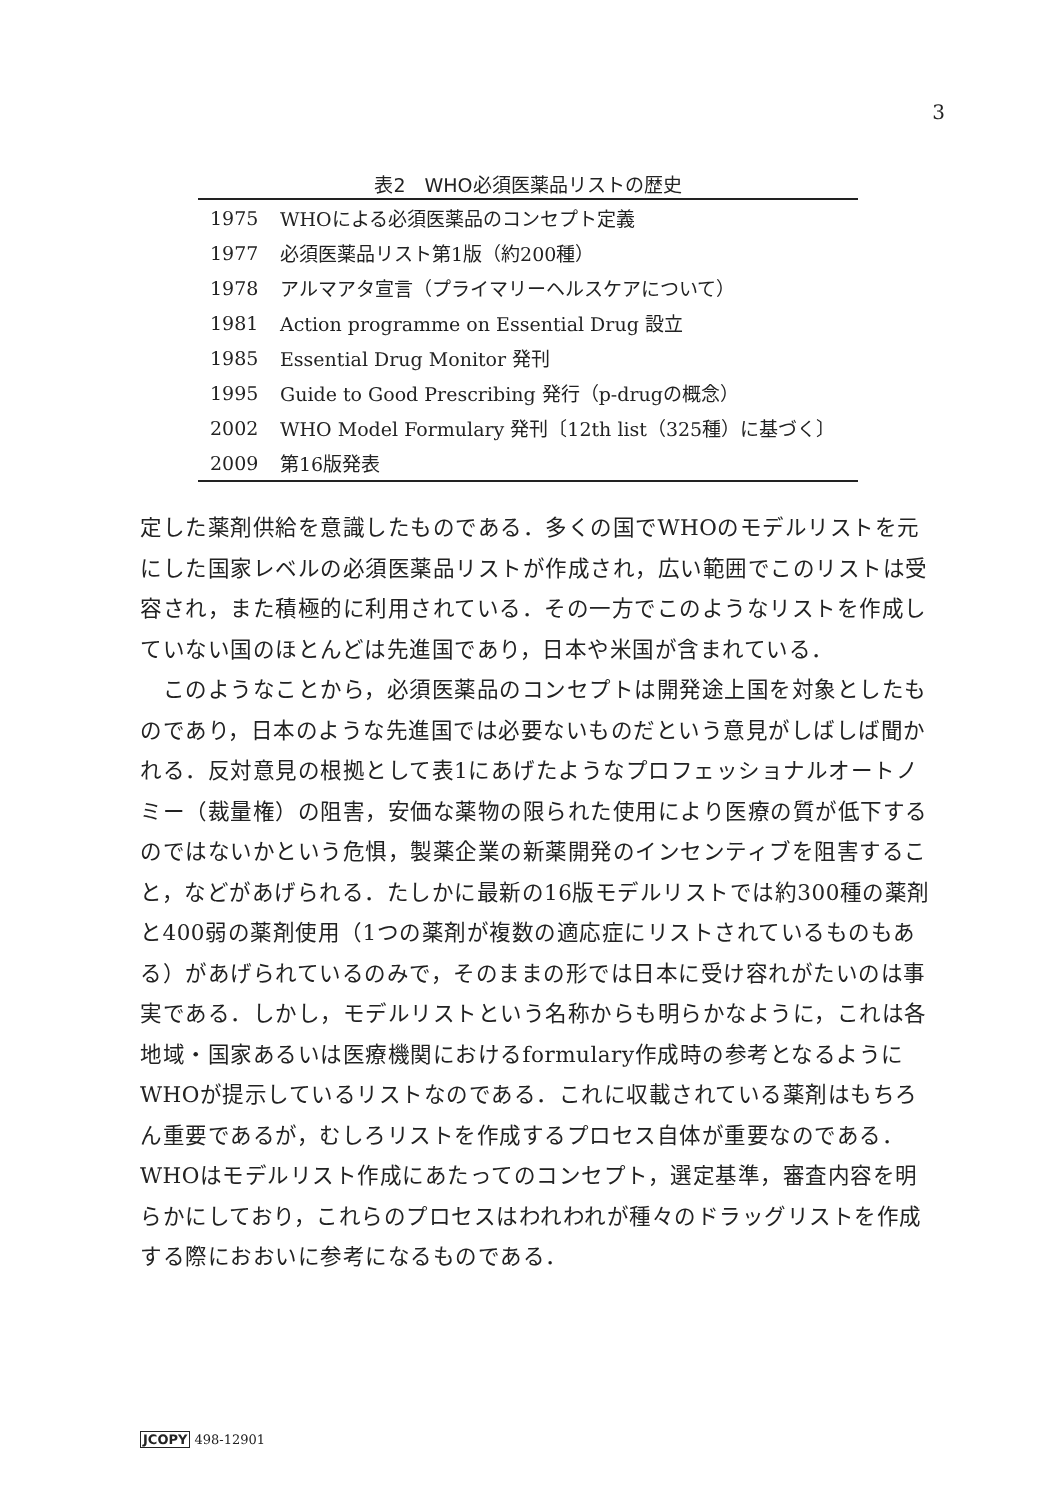3
表2　WHO必須医薬品リストの歴史
| 1975 | WHOによる必須医薬品のコンセプト定義 |
| 1977 | 必須医薬品リスト第1版（約200種） |
| 1978 | アルマアタ宣言（プライマリーヘルスケアについて） |
| 1981 | Action programme on Essential Drug 設立 |
| 1985 | Essential Drug Monitor 発刊 |
| 1995 | Guide to Good Prescribing 発行（p-drugの概念） |
| 2002 | WHO Model Formulary 発刊〔12th list（325種）に基づく〕 |
| 2009 | 第16版発表 |
定した薬剤供給を意識したものである．多くの国でWHOのモデルリストを元にした国家レベルの必須医薬品リストが作成され，広い範囲でこのリストは受容され，また積極的に利用されている．その一方でこのようなリストを作成していない国のほとんどは先進国であり，日本や米国が含まれている．
　このようなことから，必須医薬品のコンセプトは開発途上国を対象としたものであり，日本のような先進国では必要ないものだという意見がしばしば聞かれる．反対意見の根拠として表1にあげたようなプロフェッショナルオートノミー（裁量権）の阻害，安価な薬物の限られた使用により医療の質が低下するのではないかという危惧，製薬企業の新薬開発のインセンティブを阻害すること，などがあげられる．たしかに最新の16版モデルリストでは約300種の薬剤と400弱の薬剤使用（1つの薬剤が複数の適応症にリストされているものもある）があげられているのみで，そのままの形では日本に受け容れがたいのは事実である．しかし，モデルリストという名称からも明らかなように，これは各地域・国家あるいは医療機関におけるformulary作成時の参考となるようにWHOが提示しているリストなのである．これに収載されている薬剤はもちろん重要であるが，むしろリストを作成するプロセス自体が重要なのである．WHOはモデルリスト作成にあたってのコンセプト，選定基準，審査内容を明らかにしており，これらのプロセスはわれわれが種々のドラッグリストを作成する際におおいに参考になるものである．
JCOPY 498-12901